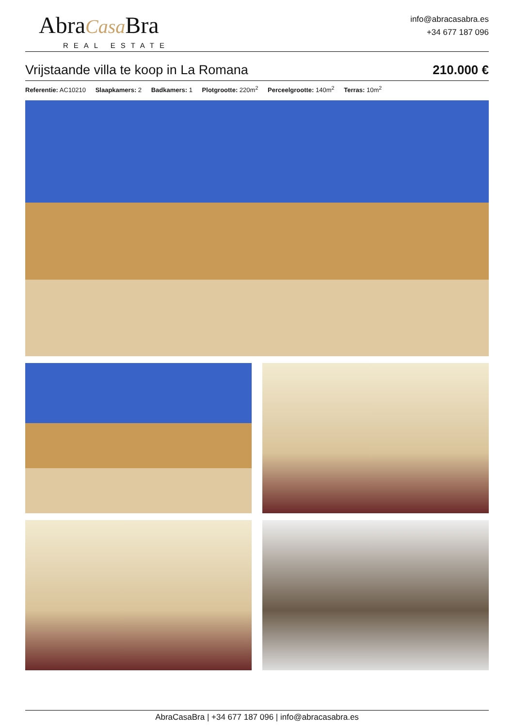AbraCasa Bra
REAL ESTATE
info@abracasabra.es
+34 677 187 096
Vrijstaande villa te koop in La Romana 210.000 €
Referentie: AC10210 Slaapkamers: 2 Badkamers: 1 Plotgrootte: 220m<sup>2</sup> Perceelgrootte: 140m<sup>2</sup> Terras: 10m<sup>2</sup>
AbraCasaBra | +34 677 187 096 | info@abracasabra.es